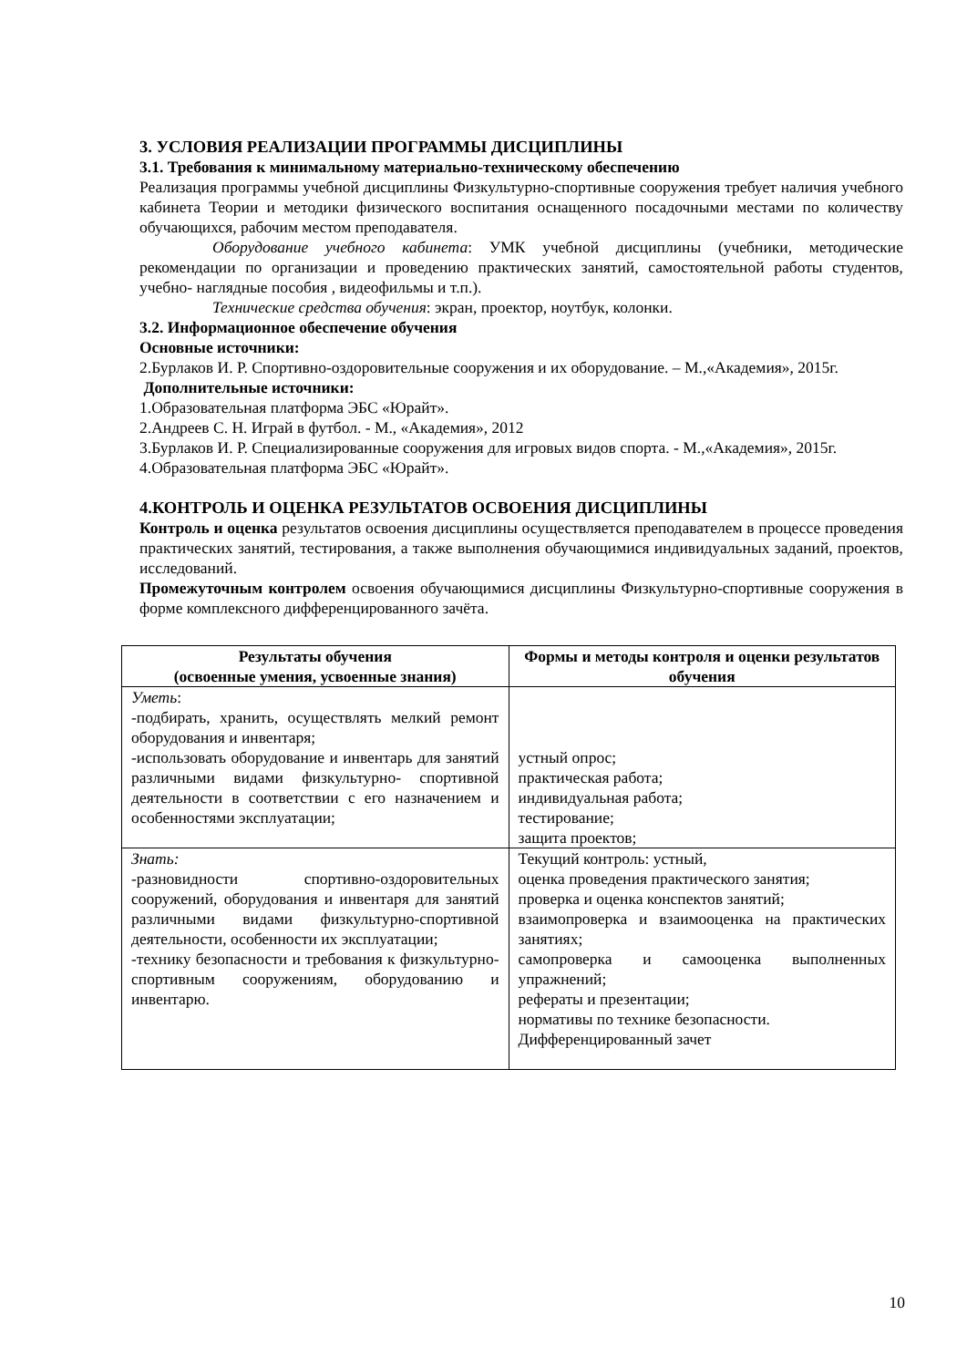3. УСЛОВИЯ РЕАЛИЗАЦИИ ПРОГРАММЫ ДИСЦИПЛИНЫ
3.1. Требования к минимальному материально-техническому обеспечению
Реализация программы учебной дисциплины Физкультурно-спортивные сооружения требует наличия учебного кабинета Теории и методики физического воспитания оснащенного посадочными местами по количеству обучающихся, рабочим местом преподавателя.
Оборудование учебного кабинета: УМК учебной дисциплины (учебники, методические рекомендации по организации и проведению практических занятий, самостоятельной работы студентов, учебно- наглядные пособия , видеофильмы и т.п.).
Технические средства обучения: экран, проектор, ноутбук, колонки.
3.2. Информационное обеспечение обучения
Основные источники:
2.Бурлаков И. Р. Спортивно-оздоровительные сооружения и их оборудование. – М.,«Академия», 2015г.
Дополнительные источники:
1.Образовательная платформа ЭБС «Юрайт».
2.Андреев С. Н. Играй в футбол. - М., «Академия», 2012
3.Бурлаков И. Р. Специализированные сооружения для игровых видов спорта. - М.,«Академия», 2015г.
4.Образовательная платформа ЭБС «Юрайт».
4.КОНТРОЛЬ И ОЦЕНКА РЕЗУЛЬТАТОВ ОСВОЕНИЯ ДИСЦИПЛИНЫ
Контроль и оценка результатов освоения дисциплины осуществляется преподавателем в процессе проведения практических занятий, тестирования, а также выполнения обучающимися индивидуальных заданий, проектов, исследований.
Промежуточным контролем освоения обучающимися дисциплины Физкультурно-спортивные сооружения в форме комплексного дифференцированного зачёта.
| Результаты обучения (освоенные умения, усвоенные знания) | Формы и методы контроля и оценки результатов обучения |
| --- | --- |
| Уметь : -подбирать, хранить, осуществлять мелкий ремонт оборудования и инвентаря; -использовать оборудование и инвентарь для занятий различными видами физкультурно- спортивной деятельности в соответствии с его назначением и особенностями эксплуатации; | устный опрос; практическая работа; индивидуальная работа; тестирование; защита проектов; |
| Знать: -разновидности спортивно-оздоровительных сооружений, оборудования и инвентаря для занятий различными видами физкультурно-спортивной деятельности, особенности их эксплуатации; -технику безопасности и требования к физкультурно-спортивным сооружениям, оборудованию и инвентарю. | Текущий контроль: устный, оценка проведения практического занятия; проверка и оценка конспектов занятий; взаимопроверка и взаимооценка на практических занятиях; самопроверка и самооценка выполненных упражнений; рефераты и презентации; нормативы по технике безопасности. Дифференцированный зачет |
10